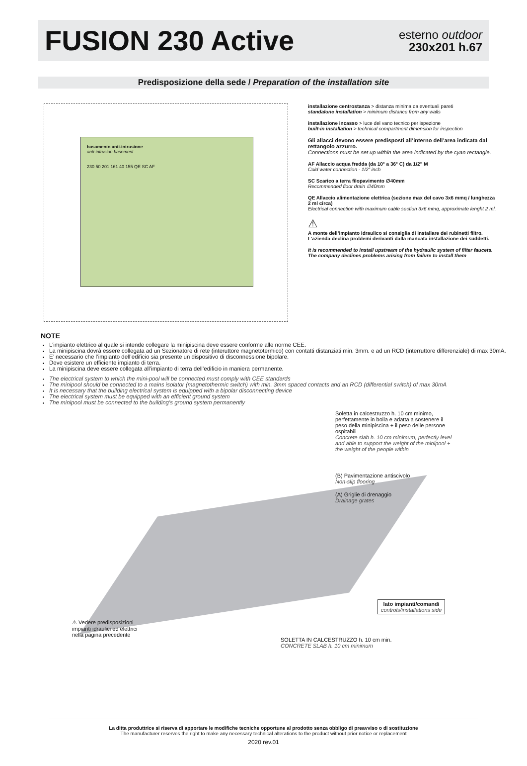FUSION 230 Active
esterno outdoor
230x201 h.67
Predisposizione della sede / Preparation of the installation site
basamento anti-intrusione
anti-intrusion basement
230 50 201 161 40 155 QE SC AF
installazione centrostanza > distanza minima da eventuali pareti
standalone installation > minimum distance from any walls
installazione incasso > luce del vano tecnico per ispezione
built-in installation > technical compartment dimension for inspection
Gli allacci devono essere predisposti all’interno dell’area indicata dal rettangolo azzurro.
Connections must be set up within the area indicated by the cyan rectangle.
AF Allaccio acqua fredda (da 10° a 36° C) da 1/2” M
Cold water connection - 1/2” inch
SC Scarico a terra filopavimento ∅40mm
Recommended floor drain ∅40mm
QE Allaccio alimentazione elettrica (sezione max del cavo 3x6 mmq / lunghezza 2 ml circa)
Electrical connection with maximum cable section 3x6 mmq, approximate lenght 2 ml.
⚠
A monte dell’impianto idraulico si consiglia di installare dei rubinetti filtro. L’azienda declina problemi derivanti dalla mancata installazione dei suddetti.
It is recommended to install upstream of the hydraulic system of filter faucets. The company declines problems arising from failure to install them
NOTE
L’impianto elettrico al quale si intende collegare la minipiscina deve essere conforme alle norme CEE.
La minipiscina dovrà essere collegata ad un Sezionatore di rete (interuttore magnetotermico) con contatti distanziati min. 3mm. e ad un RCD (interruttore differenziale) di max 30mA.
E’ necessario che l’impianto dell’edificio sia presente un dispositivo di disconnessione bipolare.
Deve esistere un efficiente impianto di terra.
La minipiscina deve essere collegata all’impianto di terra dell’edificio in maniera permanente.
The electrical system to which the mini-pool will be connected must comply with CEE standards
The minipool should be connected to a mains isolator (magnetothermic switch) with min. 3mm spaced contacts and an RCD (differential switch) of max 30mA
It is necessary that the building electrical system is equipped with a bipolar disconnecting device
The electrical system must be equipped with an efficient ground system
The minipool must be connected to the building's ground system permanently
Soletta in calcestruzzo h. 10 cm minimo, perfettamente in bolla e adatta a sostenere il peso della minipiscina + il peso delle persone ospitabili
Concrete slab h. 10 cm minimum, perfectly level and able to support the weight of the minipool + the weight of the people within
(B) Pavimentazione antiscivolo
Non-slip flooring
(A) Griglie di drenaggio
Drainage grates
lato impianti/comandi
controls/installations side
⚠ Vedere predisposizioni
impianti idraulici ed elettrici
nella pagina precedente
SOLETTA IN CALCESTRUZZO h. 10 cm min.
CONCRETE SLAB h. 10 cm minimum
La ditta produttrice si riserva di apportare le modifiche tecniche opportune al prodotto senza obbligo di preavviso o di sostituzione
The manufacturer reserves the right to make any necessary technical alterations to the product without prior notice or replacement
2020 rev.01